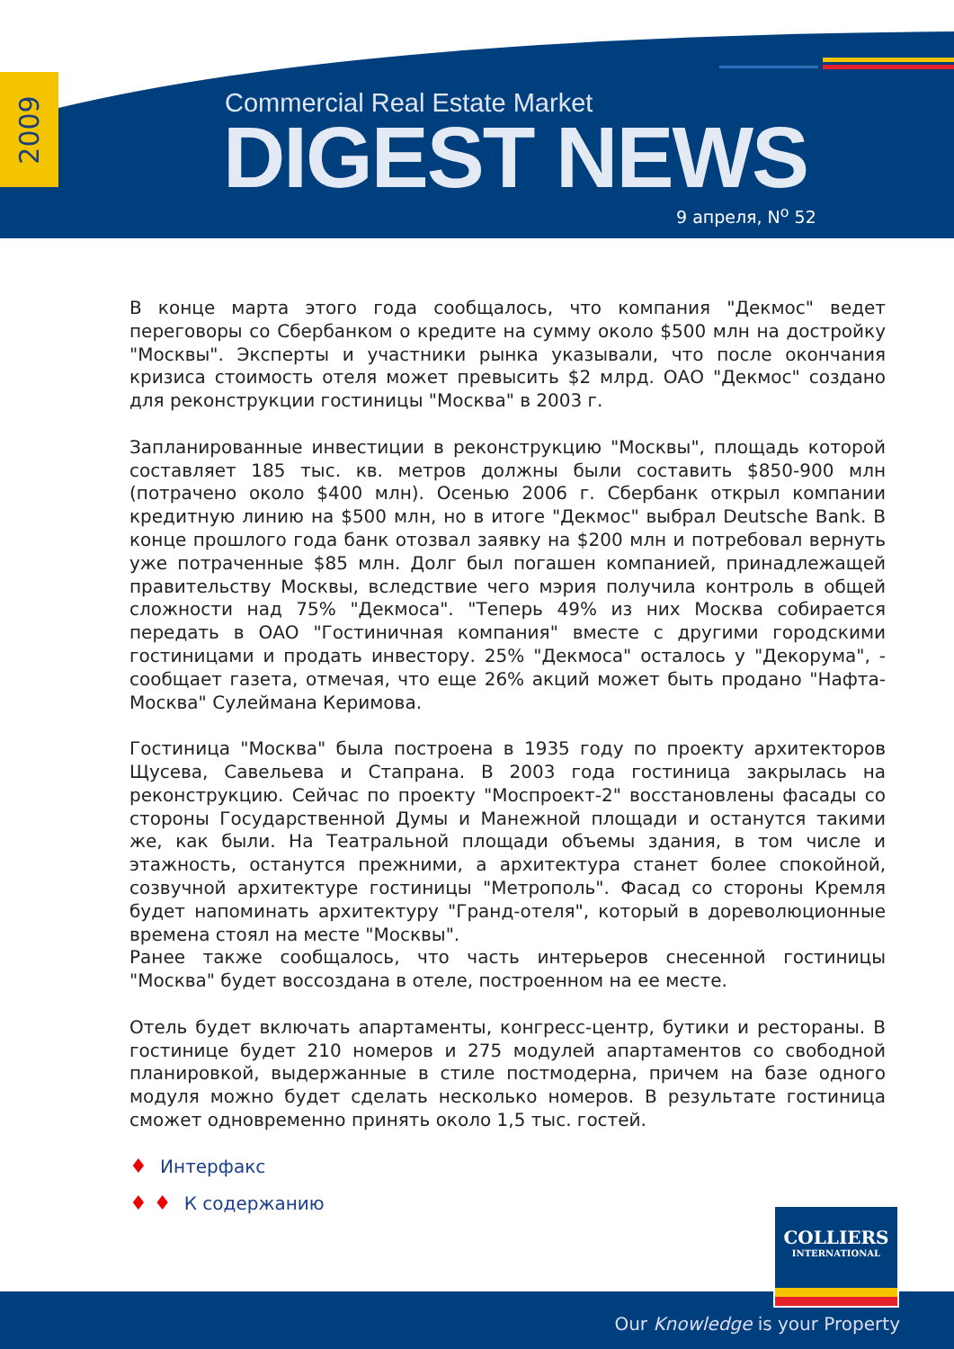2009
Commercial Real Estate Market
DIGEST NEWS
9 апреля, N<sup>o</sup> 52
В конце марта этого года сообщалось, что компания "Декмос" ведет переговоры со Сбербанком о кредите на сумму около $500 млн на достройку "Москвы". Эксперты и участники рынка указывали, что после окончания кризиса стоимость отеля может превысить $2 млрд. ОАО "Декмос" создано для реконструкции гостиницы "Москва" в 2003 г.
Запланированные инвестиции в реконструкцию "Москвы", площадь которой составляет 185 тыс. кв. метров должны были составить $850-900 млн (потрачено около $400 млн). Осенью 2006 г. Сбербанк открыл компании кредитную линию на $500 млн, но в итоге "Декмос" выбрал Deutsche Bank. В конце прошлого года банк отозвал заявку на $200 млн и потребовал вернуть уже потраченные $85 млн. Долг был погашен компанией, принадлежащей правительству Москвы, вследствие чего мэрия получила контроль в общей сложности над 75% "Декмоса". "Теперь 49% из них Москва собирается передать в ОАО "Гостиничная компания" вместе с другими городскими гостиницами и продать инвестору. 25% "Декмоса" осталось у "Декорума", - сообщает газета, отмечая, что еще 26% акций может быть продано "Нафта-Москва" Сулеймана Керимова.
Гостиница "Москва" была построена в 1935 году по проекту архитекторов Щусева, Савельева и Стапрана. В 2003 года гостиница закрылась на реконструкцию. Сейчас по проекту "Моспроект-2" восстановлены фасады со стороны Государственной Думы и Манежной площади и останутся такими же, как были. На Театральной площади объемы здания, в том числе и этажность, останутся прежними, а архитектура станет более спокойной, созвучной архитектуре гостиницы "Метрополь". Фасад со стороны Кремля будет напоминать архитектуру "Гранд-отеля", который в дореволюционные времена стоял на месте "Москвы".
Ранее также сообщалось, что часть интерьеров снесенной гостиницы "Москва" будет воссоздана в отеле, построенном на ее месте.
Отель будет включать апартаменты, конгресс-центр, бутики и рестораны. В гостинице будет 210 номеров и 275 модулей апартаментов со свободной планировкой, выдержанные в стиле постмодерна, причем на базе одного модуля можно будет сделать несколько номеров. В результате гостиница сможет одновременно принять около 1,5 тыс. гостей.
♦ Интерфакс
♦ ♦ К содержанию
COLLIERS
INTERNATIONAL
Our Knowledge is your Property